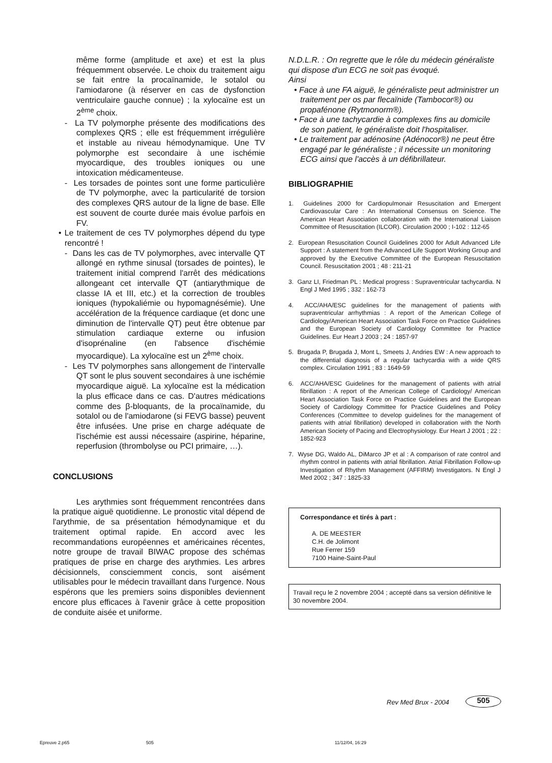même forme (amplitude et axe) et est la plus fréquemment observée. Le choix du traitement aigu se fait entre la procaïnamide, le sotalol ou l'amiodarone (à réserver en cas de dysfonction ventriculaire gauche connue) ; la xylocaïne est un 2<sup>ème</sup> choix.
- La TV polymorphe présente des modifications des complexes QRS ; elle est fréquemment irrégulière et instable au niveau hémodynamique. Une TV polymorphe est secondaire à une ischémie myocardique, des troubles ioniques ou une intoxication médicamenteuse.
- Les torsades de pointes sont une forme particulière de TV polymorphe, avec la particularité de torsion des complexes QRS autour de la ligne de base. Elle est souvent de courte durée mais évolue parfois en FV.
• Le traitement de ces TV polymorphes dépend du type rencontré !
- Dans les cas de TV polymorphes, avec intervalle QT allongé en rythme sinusal (torsades de pointes), le traitement initial comprend l'arrêt des médications allongeant cet intervalle QT (antiarythmique de classe IA et III, etc.) et la correction de troubles ioniques (hypokaliémie ou hypomagnésémie). Une accélération de la fréquence cardiaque (et donc une diminution de l'intervalle QT) peut être obtenue par stimulation cardiaque externe ou infusion d'isoprénaline (en l'absence d'ischémie myocardique). La xylocaïne est un 2<sup>ème</sup> choix.
- Les TV polymorphes sans allongement de l'intervalle QT sont le plus souvent secondaires à une ischémie myocardique aiguë. La xylocaïne est la médication la plus efficace dans ce cas. D'autres médications comme des β-bloquants, de la procaïnamide, du sotalol ou de l'amiodarone (si FEVG basse) peuvent être infusées. Une prise en charge adéquate de l'ischémie est aussi nécessaire (aspirine, héparine, reperfusion (thrombolyse ou PCI primaire, …).
CONCLUSIONS
Les arythmies sont fréquemment rencontrées dans la pratique aiguë quotidienne. Le pronostic vital dépend de l'arythmie, de sa présentation hémodynamique et du traitement optimal rapide. En accord avec les recommandations européennes et américaines récentes, notre groupe de travail BIWAC propose des schémas pratiques de prise en charge des arythmies. Les arbres décisionnels, consciemment concis, sont aisément utilisables pour le médecin travaillant dans l'urgence. Nous espérons que les premiers soins disponibles deviennent encore plus efficaces à l'avenir grâce à cette proposition de conduite aisée et uniforme.
N.D.L.R. : On regrette que le rôle du médecin généraliste qui dispose d'un ECG ne soit pas évoqué.
Ainsi
• Face à une FA aiguë, le généraliste peut administrer un traitement per os par flecaïnide (Tambocor®) ou propafénone (Rytmonorm®).
• Face à une tachycardie à complexes fins au domicile de son patient, le généraliste doit l'hospitaliser.
• Le traitement par adénosine (Adénocor®) ne peut être engagé par le généraliste ; il nécessite un monitoring ECG ainsi que l'accès à un défibrillateur.
BIBLIOGRAPHIE
1. Guidelines 2000 for Cardiopulmonair Resuscitation and Emergent Cardiovascular Care : An International Consensus on Science. The American Heart Association collaboration with the International Liaison Committee of Resuscitation (ILCOR). Circulation 2000 ; I-102 : 112-65
2. European Resuscitation Council Guidelines 2000 for Adult Advanced Life Support : A statement from the Advanced Life Support Working Group and approved by the Executive Committee of the European Resuscitation Council. Resuscitation 2001 ; 48 : 211-21
3. Ganz LI, Friedman PL : Medical progress : Supraventricular tachycardia. N Engl J Med 1995 ; 332 : 162-73
4. ACC/AHA/ESC guidelines for the management of patients with supraventricular arrhythmias : A report of the American College of Cardiology/American Heart Association Task Force on Practice Guidelines and the European Society of Cardiology Committee for Practice Guidelines. Eur Heart J 2003 ; 24 : 1857-97
5. Brugada P, Brugada J, Mont L, Smeets J, Andries EW : A new approach to the differential diagnosis of a regular tachycardia with a wide QRS complex. Circulation 1991 ; 83 : 1649-59
6. ACC/AHA/ESC Guidelines for the management of patients with atrial fibrillation : A report of the American College of Cardiology/ American Heart Association Task Force on Practice Guidelines and the European Society of Cardiology Committee for Practice Guidelines and Policy Conferences (Committee to develop guidelines for the management of patients with atrial fibrillation) developed in collaboration with the North American Society of Pacing and Electrophysiology. Eur Heart J 2001 ; 22 : 1852-923
7. Wyse DG, Waldo AL, DiMarco JP et al : A comparison of rate control and rhythm control in patients with atrial fibrillation. Atrial Fibrillation Follow-up Investigation of Rhythm Management (AFFIRM) Investigators. N Engl J Med 2002 ; 347 : 1825-33
Correspondance et tirés à part :
A. DE MEESTER
C.H. de Jolimont
Rue Ferrer 159
7100 Haine-Saint-Paul
Travail reçu le 2 novembre 2004 ; accepté dans sa version définitive le 30 novembre 2004.
Rev Med Brux - 2004 505
Epreuve 2.p65 505 11/12/04, 16:29